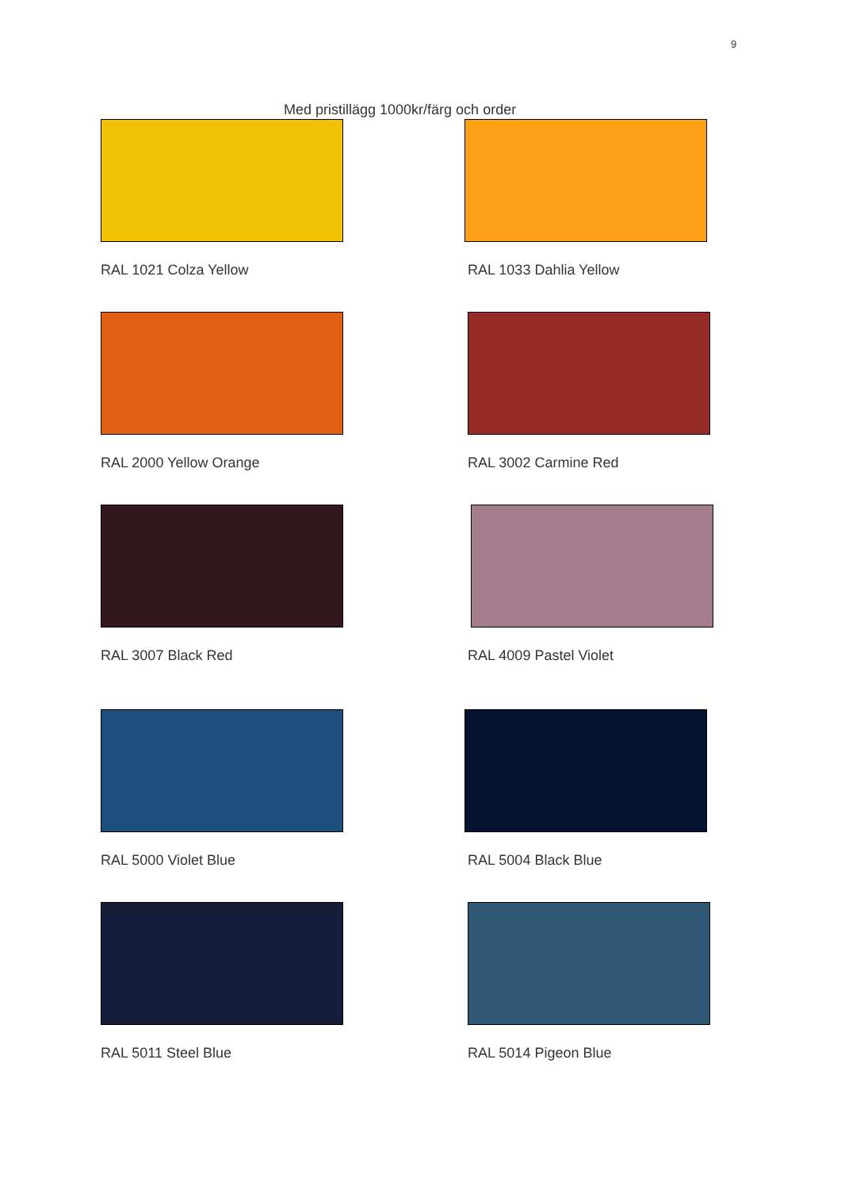9
Med pristillägg 1000kr/färg och order
RAL 1021 Colza Yellow
RAL 1033 Dahlia Yellow
RAL 2000 Yellow Orange
RAL 3002 Carmine Red
RAL 3007 Black Red
RAL 4009 Pastel Violet
RAL 5000 Violet Blue
RAL 5004 Black Blue
RAL 5011 Steel Blue
RAL 5014 Pigeon Blue